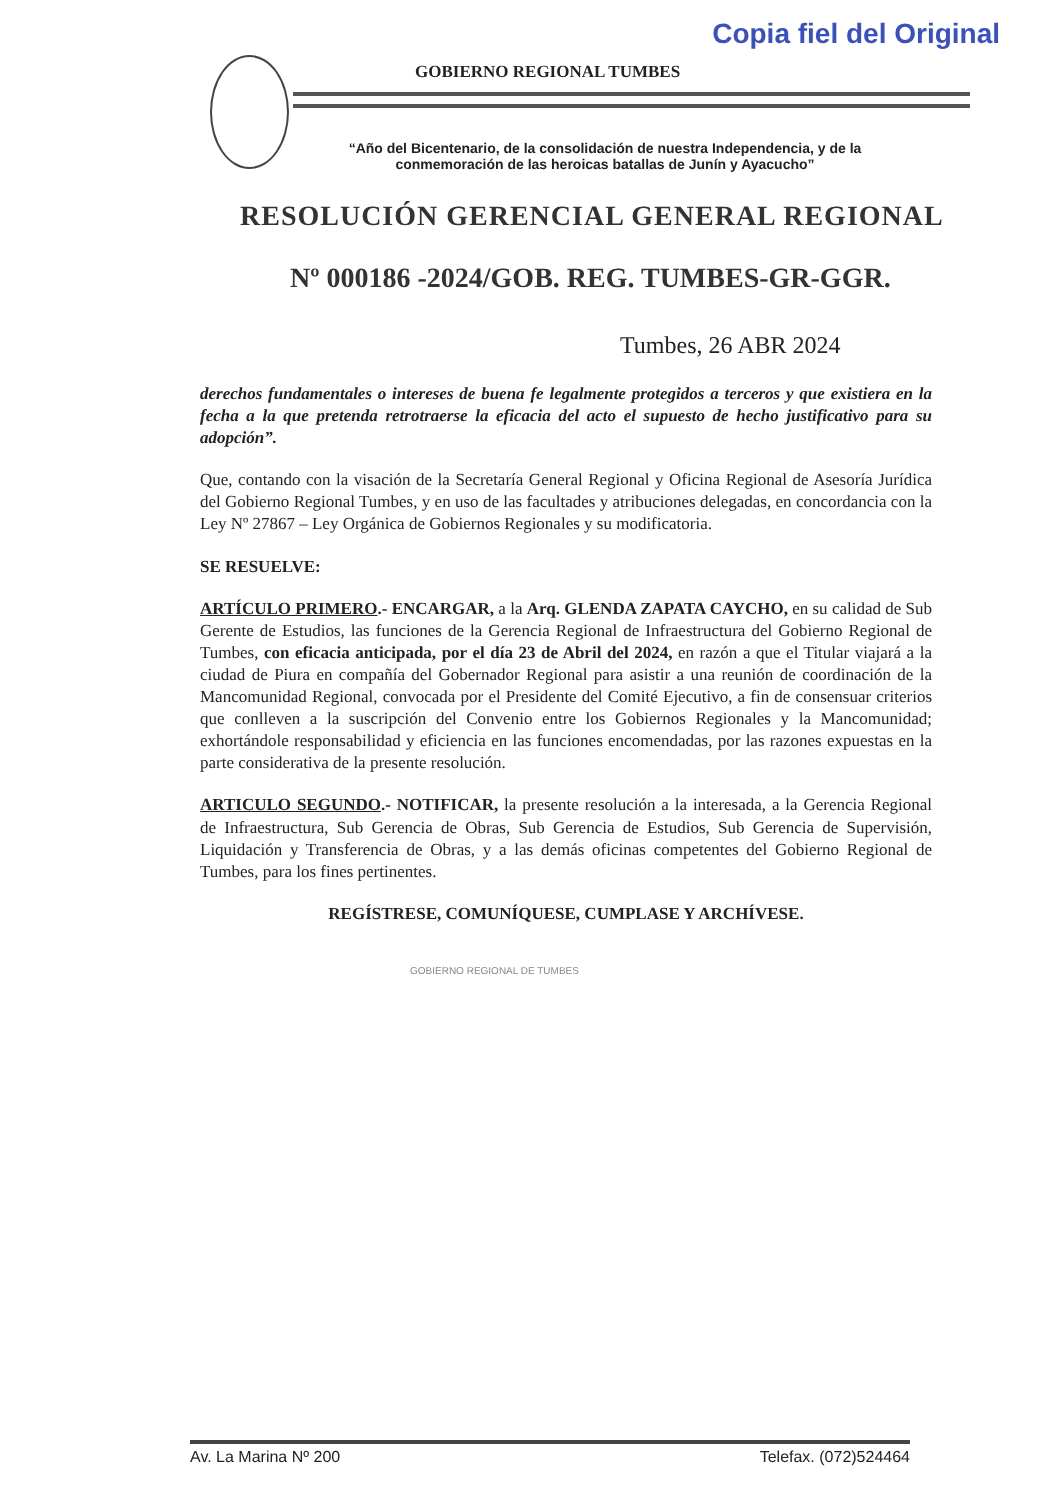Copia fiel del Original
GOBIERNO REGIONAL TUMBES
“Año del Bicentenario, de la consolidación de nuestra Independencia, y de la conmemoración de las heroicas batallas de Junín y Ayacucho”
RESOLUCIÓN GERENCIAL GENERAL REGIONAL
Nº 000186 -2024/GOB. REG. TUMBES-GR-GGR.
Tumbes, 26 ABR 2024
derechos fundamentales o intereses de buena fe legalmente protegidos a terceros y que existiera en la fecha a la que pretenda retrotraerse la eficacia del acto el supuesto de hecho justificativo para su adopción”.
Que, contando con la visación de la Secretaría General Regional y Oficina Regional de Asesoría Jurídica del Gobierno Regional Tumbes, y en uso de las facultades y atribuciones delegadas, en concordancia con la Ley Nº 27867 – Ley Orgánica de Gobiernos Regionales y su modificatoria.
SE RESUELVE:
ARTÍCULO PRIMERO.- ENCARGAR, a la Arq. GLENDA ZAPATA CAYCHO, en su calidad de Sub Gerente de Estudios, las funciones de la Gerencia Regional de Infraestructura del Gobierno Regional de Tumbes, con eficacia anticipada, por el día 23 de Abril del 2024, en razón a que el Titular viajará a la ciudad de Piura en compañía del Gobernador Regional para asistir a una reunión de coordinación de la Mancomunidad Regional, convocada por el Presidente del Comité Ejecutivo, a fin de consensuar criterios que conlleven a la suscripción del Convenio entre los Gobiernos Regionales y la Mancomunidad; exhortándole responsabilidad y eficiencia en las funciones encomendadas, por las razones expuestas en la parte considerativa de la presente resolución.
ARTICULO SEGUNDO.- NOTIFICAR, la presente resolución a la interesada, a la Gerencia Regional de Infraestructura, Sub Gerencia de Obras, Sub Gerencia de Estudios, Sub Gerencia de Supervisión, Liquidación y Transferencia de Obras, y a las demás oficinas competentes del Gobierno Regional de Tumbes, para los fines pertinentes.
REGÍSTRESE, COMUNÍQUESE, CUMPLASE Y ARCHÍVESE.
GOBIERNO REGIONAL DE TUMBES
Av. La Marina Nº 200 Telefax. (072)524464